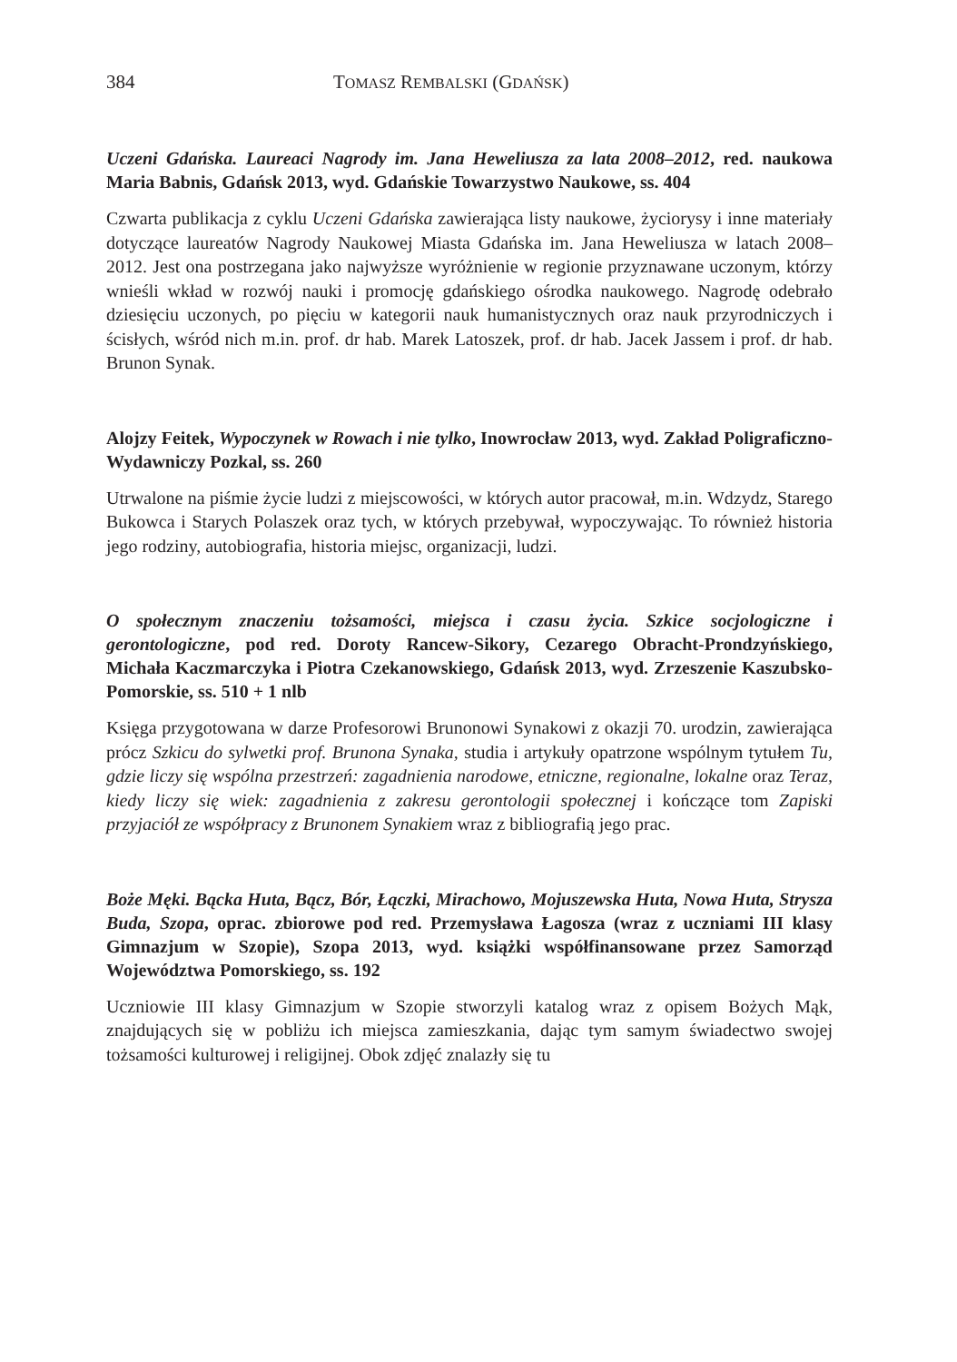384 TOMASZ REMBALSKI (GDAŃSK)
Uczeni Gdańska. Laureaci Nagrody im. Jana Heweliusza za lata 2008–2012, red. naukowa Maria Babnis, Gdańsk 2013, wyd. Gdańskie Towarzystwo Naukowe, ss. 404
Czwarta publikacja z cyklu Uczeni Gdańska zawierająca listy naukowe, życiorysy i inne materiały dotyczące laureatów Nagrody Naukowej Miasta Gdańska im. Jana Heweliusza w latach 2008–2012. Jest ona postrzegana jako najwyższe wyróżnienie w regionie przyznawane uczonym, którzy wnieśli wkład w rozwój nauki i promocję gdańskiego ośrodka naukowego. Nagrodę odebrało dziesięciu uczonych, po pięciu w kategorii nauk humanistycznych oraz nauk przyrodniczych i ścisłych, wśród nich m.in. prof. dr hab. Marek Latoszek, prof. dr hab. Jacek Jassem i prof. dr hab. Brunon Synak.
Alojzy Feitek, Wypoczynek w Rowach i nie tylko, Inowrocław 2013, wyd. Zakład Poligraficzno-Wydawniczy Pozkal, ss. 260
Utrwalone na piśmie życie ludzi z miejscowości, w których autor pracował, m.in. Wdzydz, Starego Bukowca i Starych Polaszek oraz tych, w których przebywał, wypoczywając. To również historia jego rodziny, autobiografia, historia miejsc, organizacji, ludzi.
O społecznym znaczeniu tożsamości, miejsca i czasu życia. Szkice socjologiczne i gerontologiczne, pod red. Doroty Rancew-Sikory, Cezarego Obracht-Prondzyńskiego, Michała Kaczmarczyka i Piotra Czekanowskiego, Gdańsk 2013, wyd. Zrzeszenie Kaszubsko-Pomorskie, ss. 510 + 1 nlb
Księga przygotowana w darze Profesorowi Brunonowi Synakowi z okazji 70. urodzin, zawierająca prócz Szkicu do sylwetki prof. Brunona Synaka, studia i artykuły opatrzone wspólnym tytułem Tu, gdzie liczy się wspólna przestrzeń: zagadnienia narodowe, etniczne, regionalne, lokalne oraz Teraz, kiedy liczy się wiek: zagadnienia z zakresu gerontologii społecznej i kończące tom Zapiski przyjaciół ze współpracy z Brunonem Synakiem wraz z bibliografią jego prac.
Boże Męki. Bącka Huta, Bącz, Bór, Łączki, Mirachowo, Mojuszewska Huta, Nowa Huta, Strysza Buda, Szopa, oprac. zbiorowe pod red. Przemysława Łagosza (wraz z uczniami III klasy Gimnazjum w Szopie), Szopa 2013, wyd. książki współfinansowane przez Samorząd Województwa Pomorskiego, ss. 192
Uczniowie III klasy Gimnazjum w Szopie stworzyli katalog wraz z opisem Bożych Mąk, znajdujących się w pobliżu ich miejsca zamieszkania, dając tym samym świadectwo swojej tożsamości kulturowej i religijnej. Obok zdjęć znalazły się tu